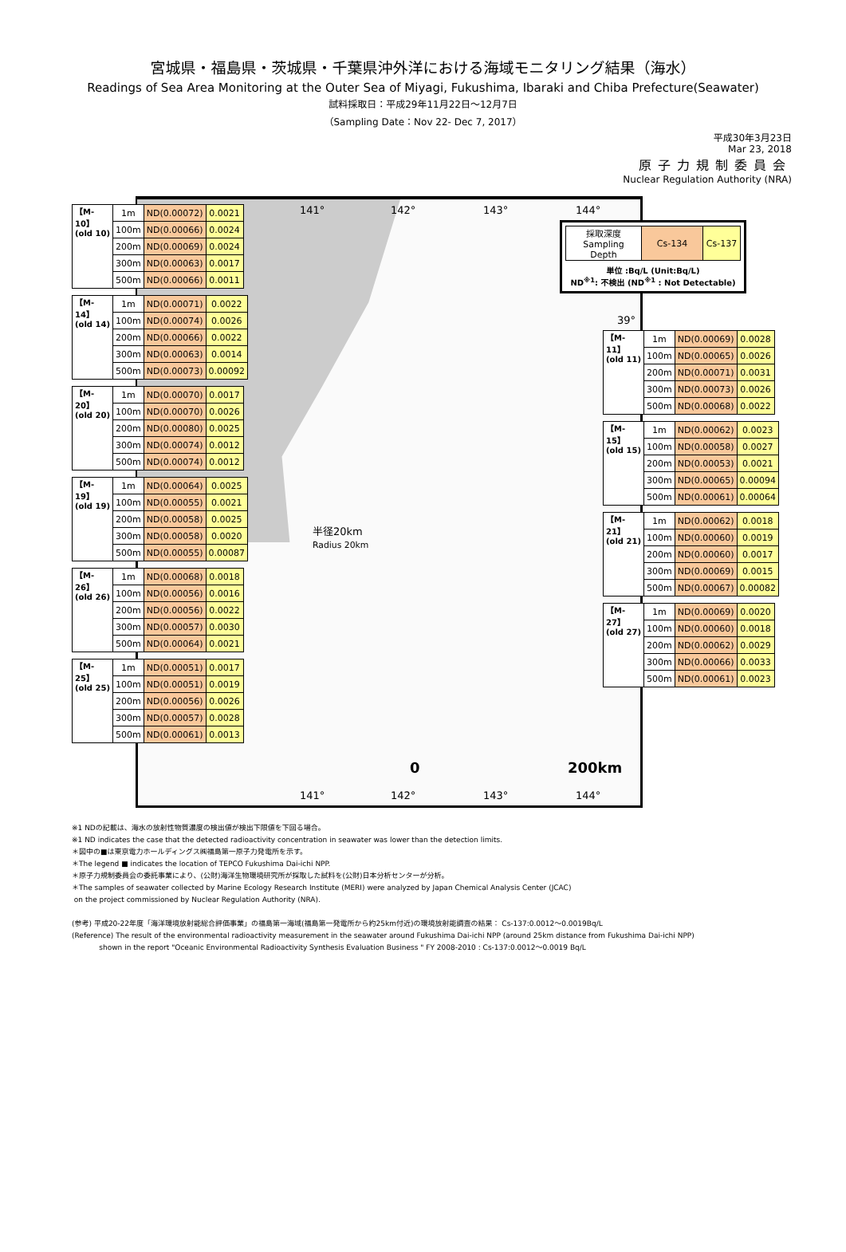宮城県・福島県・茨城県・千葉県沖外洋における海域モニタリング結果（海水）
Readings of Sea Area Monitoring at the Outer Sea of Miyagi, Fukushima, Ibaraki and Chiba Prefecture(Seawater)
試料採取日：平成29年11月22日～12月7日
（Sampling Date：Nov 22- Dec 7, 2017）
平成30年3月23日
Mar 23, 2018
原子力規制委員会
Nuclear Regulation Authority (NRA)
141° 142° 143° 144°
39°
半径20km
Radius 20km
0 200km
141° 142° 143° 144°
| 採取深度 Sampling Depth | Cs-134 | Cs-137 |
単位 :Bq/L (Unit:Bq/L)
ND<sup>※1</sup>: 不検出 (ND<sup>※1</sup> : Not Detectable)
| 【M-10】 (old 10) | 1m | ND(0.00072) | 0.0021 |
| | 100m | ND(0.00066) | 0.0024 |
| | 200m | ND(0.00069) | 0.0024 |
| | 300m | ND(0.00063) | 0.0017 |
| | 500m | ND(0.00066) | 0.0011 |
| 【M-14】 (old 14) | 1m | ND(0.00071) | 0.0022 |
| | 100m | ND(0.00074) | 0.0026 |
| | 200m | ND(0.00066) | 0.0022 |
| | 300m | ND(0.00063) | 0.0014 |
| | 500m | ND(0.00073) | 0.00092 |
| 【M-20】 (old 20) | 1m | ND(0.00070) | 0.0017 |
| | 100m | ND(0.00070) | 0.0026 |
| | 200m | ND(0.00080) | 0.0025 |
| | 300m | ND(0.00074) | 0.0012 |
| | 500m | ND(0.00074) | 0.0012 |
| 【M-19】 (old 19) | 1m | ND(0.00064) | 0.0025 |
| | 100m | ND(0.00055) | 0.0021 |
| | 200m | ND(0.00058) | 0.0025 |
| | 300m | ND(0.00058) | 0.0020 |
| | 500m | ND(0.00055) | 0.00087 |
| 【M-26】 (old 26) | 1m | ND(0.00068) | 0.0018 |
| | 100m | ND(0.00056) | 0.0016 |
| | 200m | ND(0.00056) | 0.0022 |
| | 300m | ND(0.00057) | 0.0030 |
| | 500m | ND(0.00064) | 0.0021 |
| 【M-25】 (old 25) | 1m | ND(0.00051) | 0.0017 |
| | 100m | ND(0.00051) | 0.0019 |
| | 200m | ND(0.00056) | 0.0026 |
| | 300m | ND(0.00057) | 0.0028 |
| | 500m | ND(0.00061) | 0.0013 |
| 【M-11】 (old 11) | 1m | ND(0.00069) | 0.0028 |
| | 100m | ND(0.00065) | 0.0026 |
| | 200m | ND(0.00071) | 0.0031 |
| | 300m | ND(0.00073) | 0.0026 |
| | 500m | ND(0.00068) | 0.0022 |
| 【M-15】 (old 15) | 1m | ND(0.00062) | 0.0023 |
| | 100m | ND(0.00058) | 0.0027 |
| | 200m | ND(0.00053) | 0.0021 |
| | 300m | ND(0.00065) | 0.00094 |
| | 500m | ND(0.00061) | 0.00064 |
| 【M-21】 (old 21) | 1m | ND(0.00062) | 0.0018 |
| | 100m | ND(0.00060) | 0.0019 |
| | 200m | ND(0.00060) | 0.0017 |
| | 300m | ND(0.00069) | 0.0015 |
| | 500m | ND(0.00067) | 0.00082 |
| 【M-27】 (old 27) | 1m | ND(0.00069) | 0.0020 |
| | 100m | ND(0.00060) | 0.0018 |
| | 200m | ND(0.00062) | 0.0029 |
| | 300m | ND(0.00066) | 0.0033 |
| | 500m | ND(0.00061) | 0.0023 |
※1 NDの記載は、海水の放射性物質濃度の検出値が検出下限値を下回る場合。
※1 ND indicates the case that the detected radioactivity concentration in seawater was lower than the detection limits.
＊図中の■は東京電力ホールディングス㈱福島第一原子力発電所を示す。
＊The legend ■ indicates the location of TEPCO Fukushima Dai-ichi NPP.
＊原子力規制委員会の委託事業により、(公財)海洋生物環境研究所が採取した試料を(公財)日本分析センターが分析。
＊The samples of seawater collected by Marine Ecology Research Institute (MERI) were analyzed by Japan Chemical Analysis Center (JCAC)
on the project commissioned by Nuclear Regulation Authority (NRA).
(参考) 平成20-22年度「海洋環境放射能総合評価事業」の福島第一海域(福島第一発電所から約25km付近)の環境放射能調査の結果： Cs-137:0.0012～0.0019Bq/L
(Reference) The result of the environmental radioactivity measurement in the seawater around Fukushima Dai-ichi NPP (around 25km distance from Fukushima Dai-ichi NPP)
shown in the report "Oceanic Environmental Radioactivity Synthesis Evaluation Business " FY 2008-2010 : Cs-137:0.0012～0.0019 Bq/L